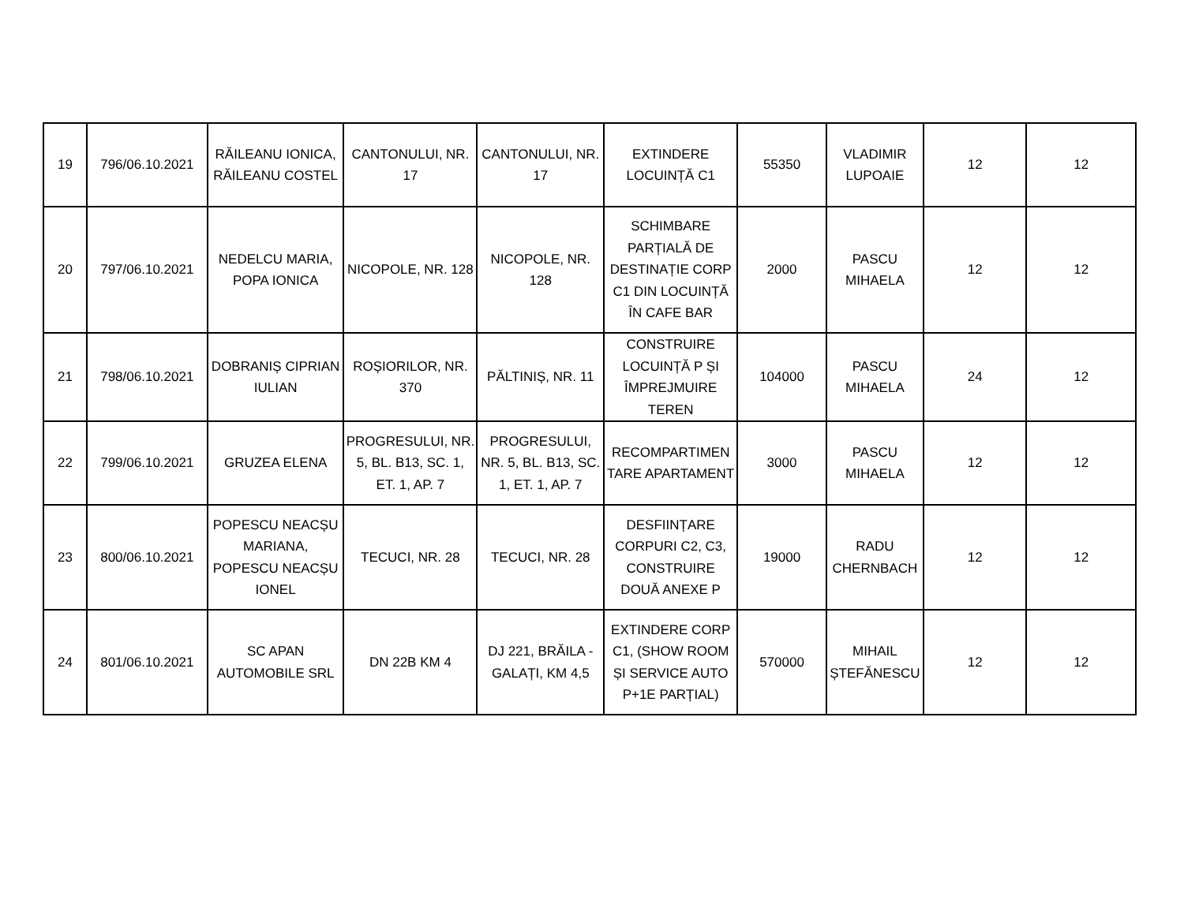| 19 | 796/06.10.2021 | RĂILEANU IONICA, RĂILEANU COSTEL | CANTONULUI, NR. 17 | CANTONULUI, NR. 17 | EXTINDERE LOCUINȚĂ C1 | 55350 | VLADIMIR LUPOAIE | 12 | 12 |
| 20 | 797/06.10.2021 | NEDELCU MARIA, POPA IONICA | NICOPOLE, NR. 128 | NICOPOLE, NR. 128 | SCHIMBARE PARȚIALĂ DE DESTINAȚIE CORP C1 DIN LOCUINȚĂ ÎN CAFE BAR | 2000 | PASCU MIHAELA | 12 | 12 |
| 21 | 798/06.10.2021 | DOBRANIȘ CIPRIAN IULIAN | ROȘIORILOR, NR. 370 | PĂLTINIȘ, NR. 11 | CONSTRUIRE LOCUINȚĂ P ȘI ÎMPREJMUIRE TEREN | 104000 | PASCU MIHAELA | 24 | 12 |
| 22 | 799/06.10.2021 | GRUZEA ELENA | PROGRESULUI, NR. 5, BL. B13, SC. 1, ET. 1, AP. 7 | PROGRESULUI, NR. 5, BL. B13, SC. 1, ET. 1, AP. 7 | RECOMPARTIMEN TARE APARTAMENT | 3000 | PASCU MIHAELA | 12 | 12 |
| 23 | 800/06.10.2021 | POPESCU NEACȘU MARIANA, POPESCU NEACȘU IONEL | TECUCI, NR. 28 | TECUCI, NR. 28 | DESFIINȚARE CORPURI C2, C3, CONSTRUIRE DOUĂ ANEXE P | 19000 | RADU CHERNBACH | 12 | 12 |
| 24 | 801/06.10.2021 | SC APAN AUTOMOBILE SRL | DN 22B KM 4 | DJ 221, BRĂILA - GALAȚI, KM 4,5 | EXTINDERE CORP C1, (SHOW ROOM ȘI SERVICE AUTO P+1E PARȚIAL) | 570000 | MIHAIL ȘTEFĂNESCU | 12 | 12 |